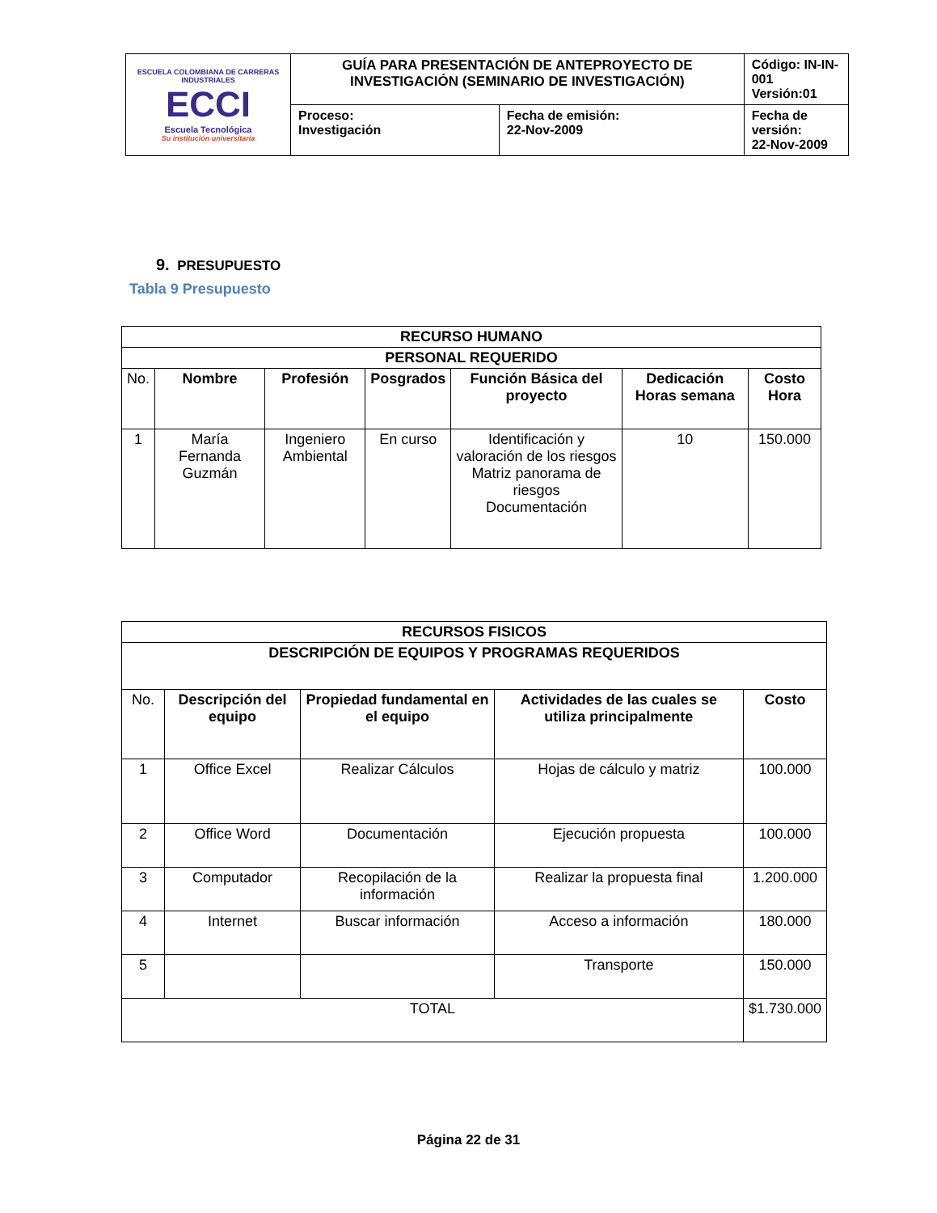| ESCUELA COLOMBIANA DE CARRERAS INDUSTRIALES ECCI Escuela Tecnológica Su institución universitaria | GUÍA PARA PRESENTACIÓN DE ANTEPROYECTO DE INVESTIGACIÓN (SEMINARIO DE INVESTIGACIÓN) | | Código: IN-IN-001 Versión:01 |
| | Proceso: Investigación | Fecha de emisión: 22-Nov-2009 | Fecha de versión: 22-Nov-2009 |
9. PRESUPUESTO
Tabla 9 Presupuesto
| RECURSO HUMANO | | | | | | |
| --- | --- | --- | --- | --- | --- | --- |
| PERSONAL REQUERIDO | | | | | | |
| No. | Nombre | Profesión | Posgrados | Función Básica del proyecto | Dedicación Horas semana | Costo Hora |
| 1 | María Fernanda Guzmán | Ingeniero Ambiental | En curso | Identificación y valoración de los riesgos Matriz panorama de riesgos Documentación | 10 | 150.000 |
| RECURSOS FISICOS | | | | |
| --- | --- | --- | --- | --- |
| DESCRIPCIÓN DE EQUIPOS Y PROGRAMAS REQUERIDOS | | | | |
| No. | Descripción del equipo | Propiedad fundamental en el equipo | Actividades de las cuales se utiliza principalmente | Costo |
| 1 | Office Excel | Realizar Cálculos | Hojas de cálculo y matriz | 100.000 |
| 2 | Office Word | Documentación | Ejecución propuesta | 100.000 |
| 3 | Computador | Recopilación de la información | Realizar la propuesta final | 1.200.000 |
| 4 | Internet | Buscar información | Acceso a información | 180.000 |
| 5 | | | Transporte | 150.000 |
| TOTAL | | | | $1.730.000 |
Página 22 de 31